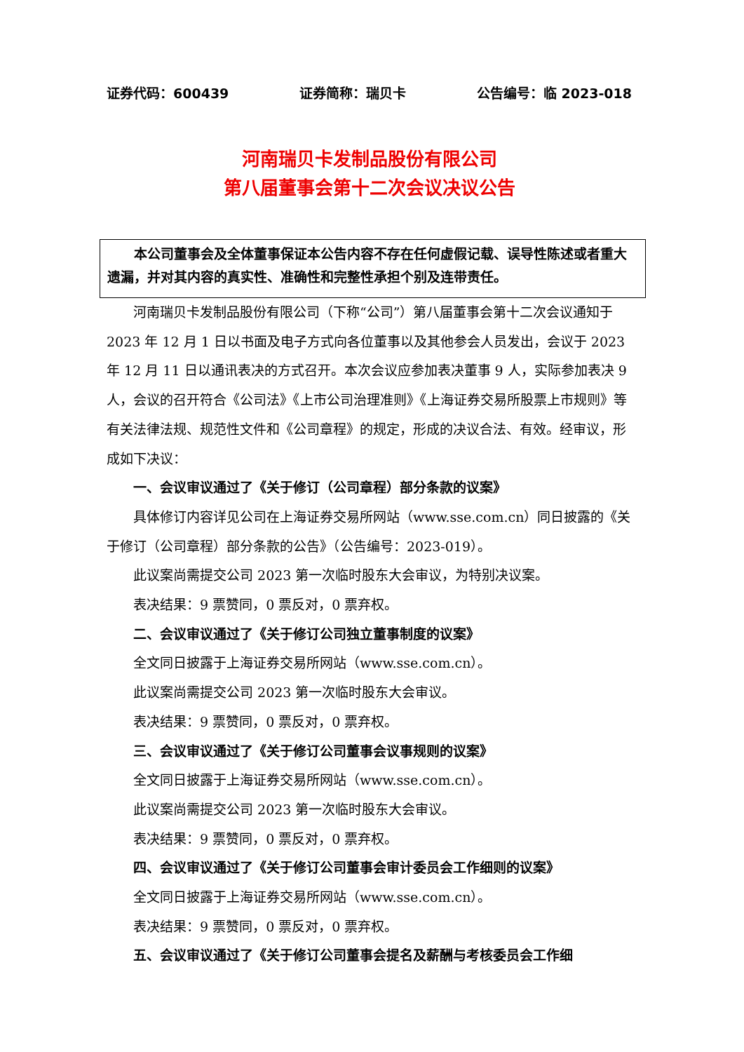证券代码：600439 证券简称：瑞贝卡 公告编号：临 2023-018
河南瑞贝卡发制品股份有限公司
第八届董事会第十二次会议决议公告
  本公司董事会及全体董事保证本公告内容不存在任何虚假记载、误导性陈述或者重大遗漏，并对其内容的真实性、准确性和完整性承担个别及连带责任。
河南瑞贝卡发制品股份有限公司（下称“公司”）第八届董事会第十二次会议通知于 2023 年 12 月 1 日以书面及电子方式向各位董事以及其他参会人员发出，会议于 2023 年 12 月 11 日以通讯表决的方式召开。本次会议应参加表决董事 9 人，实际参加表决 9 人，会议的召开符合《公司法》《上市公司治理准则》《上海证券交易所股票上市规则》等有关法律法规、规范性文件和《公司章程》的规定，形成的决议合法、有效。经审议，形成如下决议：
一、会议审议通过了《关于修订（公司章程）部分条款的议案》
具体修订内容详见公司在上海证券交易所网站（www.sse.com.cn）同日披露的《关于修订（公司章程）部分条款的公告》（公告编号：2023-019）。
此议案尚需提交公司 2023 第一次临时股东大会审议，为特别决议案。
表决结果：9 票赞同，0 票反对，0 票弃权。
二、会议审议通过了《关于修订公司独立董事制度的议案》
全文同日披露于上海证券交易所网站（www.sse.com.cn）。
此议案尚需提交公司 2023 第一次临时股东大会审议。
表决结果：9 票赞同，0 票反对，0 票弃权。
三、会议审议通过了《关于修订公司董事会议事规则的议案》
全文同日披露于上海证券交易所网站（www.sse.com.cn）。
此议案尚需提交公司 2023 第一次临时股东大会审议。
表决结果：9 票赞同，0 票反对，0 票弃权。
四、会议审议通过了《关于修订公司董事会审计委员会工作细则的议案》
全文同日披露于上海证券交易所网站（www.sse.com.cn）。
表决结果：9 票赞同，0 票反对，0 票弃权。
五、会议审议通过了《关于修订公司董事会提名及薪酬与考核委员会工作细